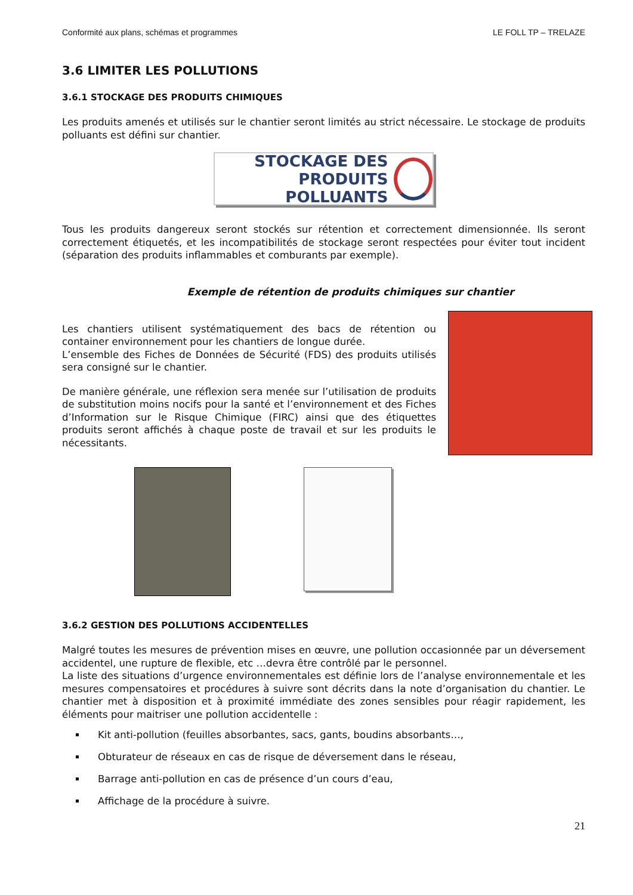Conformité aux plans, schémas et programmes LE FOLL TP – TRELAZE
3.6 LIMITER LES POLLUTIONS
3.6.1 STOCKAGE DES PRODUITS CHIMIQUES
Les produits amenés et utilisés sur le chantier seront limités au strict nécessaire. Le stockage de produits polluants est défini sur chantier.
STOCKAGE DES
PRODUITS POLLUANTS
Tous les produits dangereux seront stockés sur rétention et correctement dimensionnée. Ils seront correctement étiquetés, et les incompatibilités de stockage seront respectées pour éviter tout incident (séparation des produits inflammables et comburants par exemple).
Exemple de rétention de produits chimiques sur chantier
Les chantiers utilisent systématiquement des bacs de rétention ou container environnement pour les chantiers de longue durée.
L’ensemble des Fiches de Données de Sécurité (FDS) des produits utilisés sera consigné sur le chantier.
De manière générale, une réflexion sera menée sur l’utilisation de produits de substitution moins nocifs pour la santé et l’environnement et des Fiches d’Information sur le Risque Chimique (FIRC) ainsi que des étiquettes produits seront affichés à chaque poste de travail et sur les produits le nécessitants.
3.6.2 GESTION DES POLLUTIONS ACCIDENTELLES
Malgré toutes les mesures de prévention mises en œuvre, une pollution occasionnée par un déversement accidentel, une rupture de flexible, etc …devra être contrôlé par le personnel.
La liste des situations d’urgence environnementales est définie lors de l’analyse environnementale et les mesures compensatoires et procédures à suivre sont décrits dans la note d’organisation du chantier. Le chantier met à disposition et à proximité immédiate des zones sensibles pour réagir rapidement, les éléments pour maitriser une pollution accidentelle :
Kit anti-pollution (feuilles absorbantes, sacs, gants, boudins absorbants…,
Obturateur de réseaux en cas de risque de déversement dans le réseau,
Barrage anti-pollution en cas de présence d’un cours d’eau,
Affichage de la procédure à suivre.
21